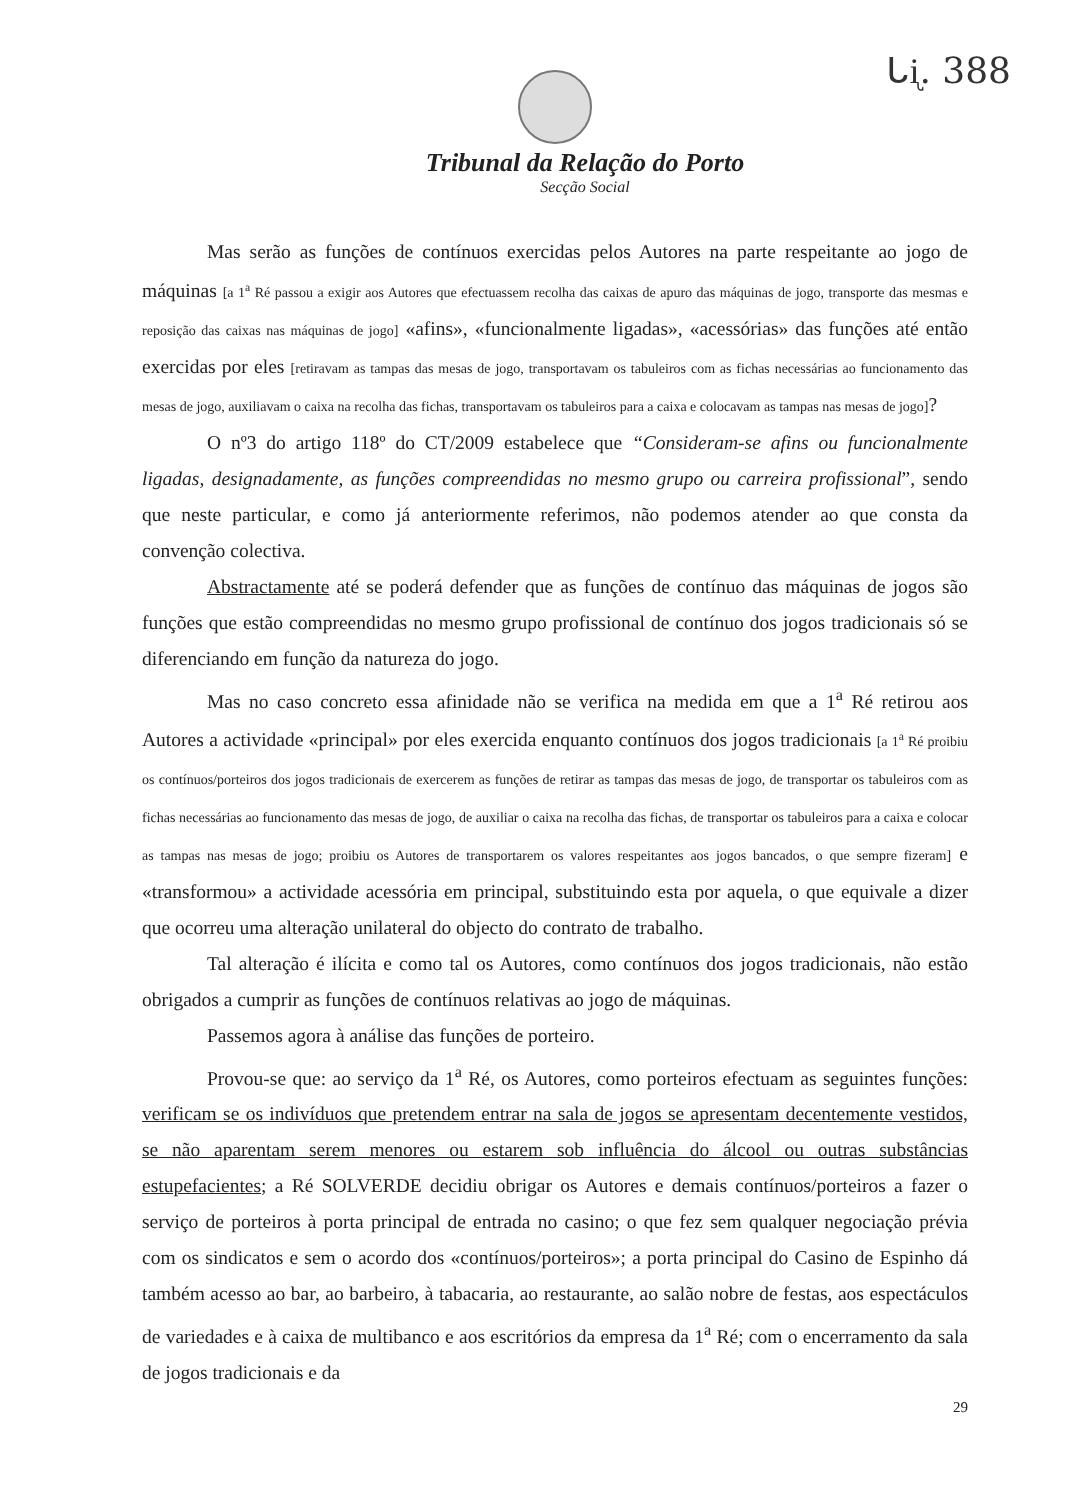ᒐᶖ. 388
Tribunal da Relação do Porto
Secção Social
Mas serão as funções de contínuos exercidas pelos Autores na parte respeitante ao jogo de máquinas [a 1<sup>a</sup> Ré passou a exigir aos Autores que efectuassem recolha das caixas de apuro das máquinas de jogo, transporte das mesmas e reposição das caixas nas máquinas de jogo] «afins», «funcionalmente ligadas», «acessórias» das funções até então exercidas por eles [retiravam as tampas das mesas de jogo, transportavam os tabuleiros com as fichas necessárias ao funcionamento das mesas de jogo, auxiliavam o caixa na recolha das fichas, transportavam os tabuleiros para a caixa e colocavam as tampas nas mesas de jogo]?
O nº3 do artigo 118º do CT/2009 estabelece que “Consideram-se afins ou funcionalmente ligadas, designadamente, as funções compreendidas no mesmo grupo ou carreira profissional”, sendo que neste particular, e como já anteriormente referimos, não podemos atender ao que consta da convenção colectiva.
Abstractamente até se poderá defender que as funções de contínuo das máquinas de jogos são funções que estão compreendidas no mesmo grupo profissional de contínuo dos jogos tradicionais só se diferenciando em função da natureza do jogo.
Mas no caso concreto essa afinidade não se verifica na medida em que a 1<sup>a</sup> Ré retirou aos Autores a actividade «principal» por eles exercida enquanto contínuos dos jogos tradicionais [a 1<sup>a</sup> Ré proibiu os contínuos/porteiros dos jogos tradicionais de exercerem as funções de retirar as tampas das mesas de jogo, de transportar os tabuleiros com as fichas necessárias ao funcionamento das mesas de jogo, de auxiliar o caixa na recolha das fichas, de transportar os tabuleiros para a caixa e colocar as tampas nas mesas de jogo; proibiu os Autores de transportarem os valores respeitantes aos jogos bancados, o que sempre fizeram] e «transformou» a actividade acessória em principal, substituindo esta por aquela, o que equivale a dizer que ocorreu uma alteração unilateral do objecto do contrato de trabalho.
Tal alteração é ilícita e como tal os Autores, como contínuos dos jogos tradicionais, não estão obrigados a cumprir as funções de contínuos relativas ao jogo de máquinas.
Passemos agora à análise das funções de porteiro.
Provou-se que: ao serviço da 1<sup>a</sup> Ré, os Autores, como porteiros efectuam as seguintes funções: verificam se os indivíduos que pretendem entrar na sala de jogos se apresentam decentemente vestidos, se não aparentam serem menores ou estarem sob influência do álcool ou outras substâncias estupefacientes; a Ré SOLVERDE decidiu obrigar os Autores e demais contínuos/porteiros a fazer o serviço de porteiros à porta principal de entrada no casino; o que fez sem qualquer negociação prévia com os sindicatos e sem o acordo dos «contínuos/porteiros»; a porta principal do Casino de Espinho dá também acesso ao bar, ao barbeiro, à tabacaria, ao restaurante, ao salão nobre de festas, aos espectáculos de variedades e à caixa de multibanco e aos escritórios da empresa da 1<sup>a</sup> Ré; com o encerramento da sala de jogos tradicionais e da
29